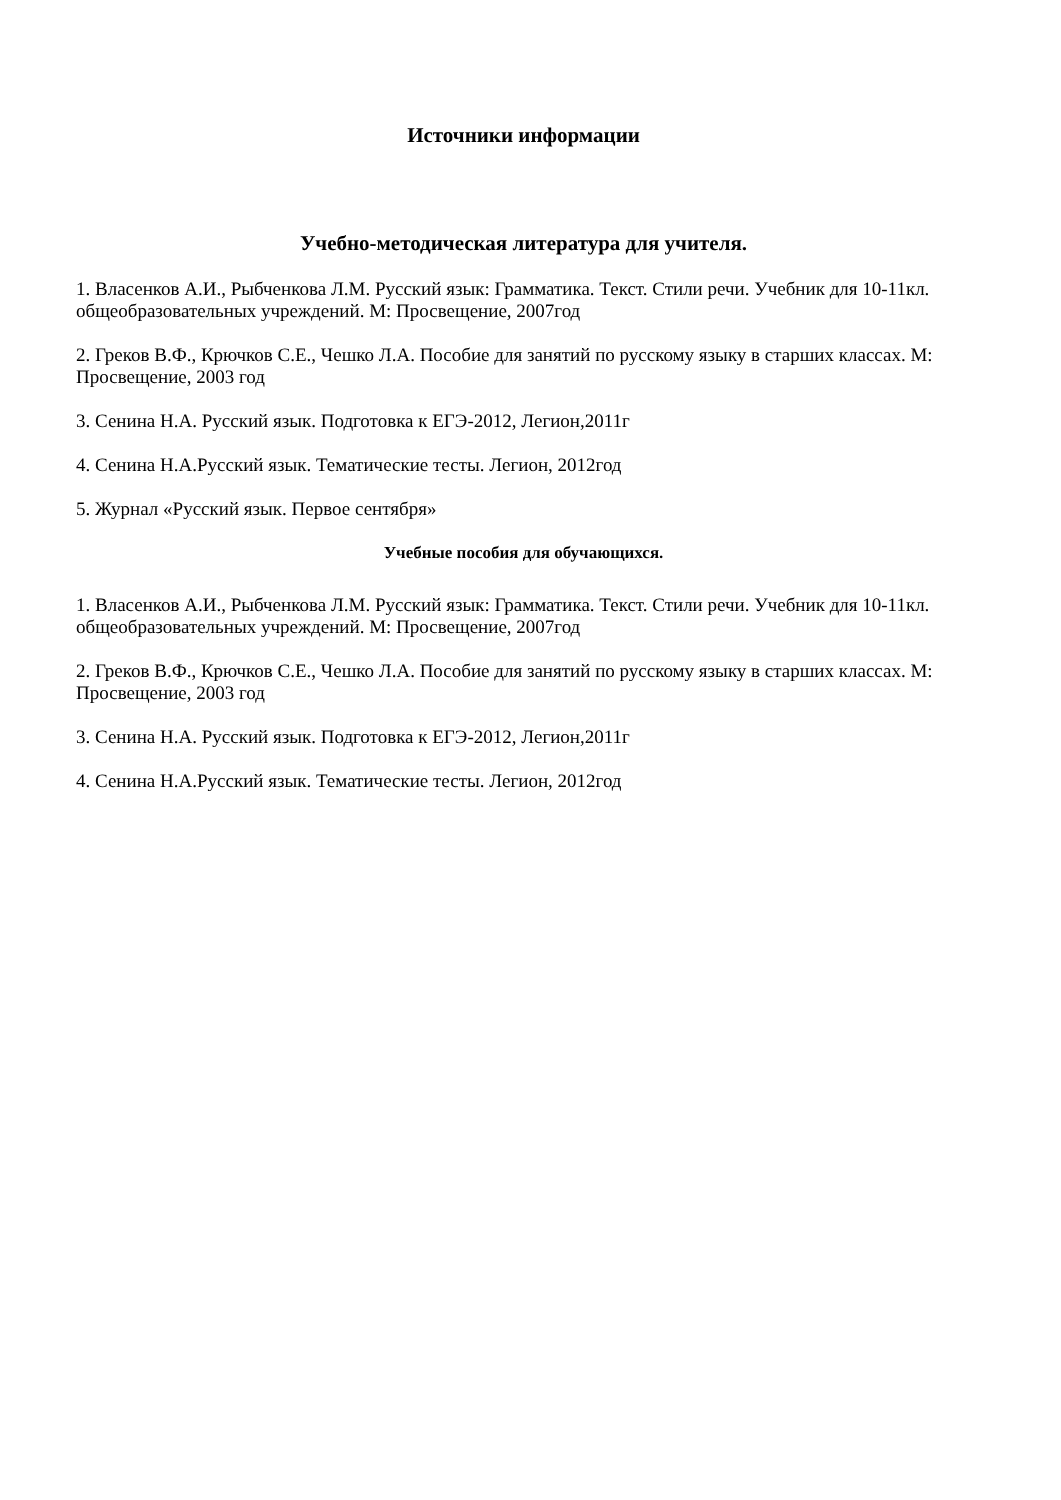Источники информации
Учебно-методическая литература для учителя.
1. Власенков А.И., Рыбченкова Л.М. Русский язык: Грамматика. Текст. Стили речи. Учебник для 10-11кл. общеобразовательных учреждений. М: Просвещение, 2007год
2. Греков В.Ф., Крючков С.Е., Чешко Л.А. Пособие для занятий по русскому языку в старших классах. М: Просвещение, 2003 год
3. Сенина Н.А. Русский язык. Подготовка к ЕГЭ-2012, Легион,2011г
4. Сенина Н.А.Русский язык. Тематические тесты. Легион, 2012год
5. Журнал «Русский язык. Первое сентября»
Учебные пособия для обучающихся.
1. Власенков А.И., Рыбченкова Л.М. Русский язык: Грамматика. Текст. Стили речи. Учебник для 10-11кл. общеобразовательных учреждений. М: Просвещение, 2007год
2. Греков В.Ф., Крючков С.Е., Чешко Л.А. Пособие для занятий по русскому языку в старших классах. М: Просвещение, 2003 год
3. Сенина Н.А. Русский язык. Подготовка к ЕГЭ-2012, Легион,2011г
4. Сенина Н.А.Русский язык. Тематические тесты. Легион, 2012год